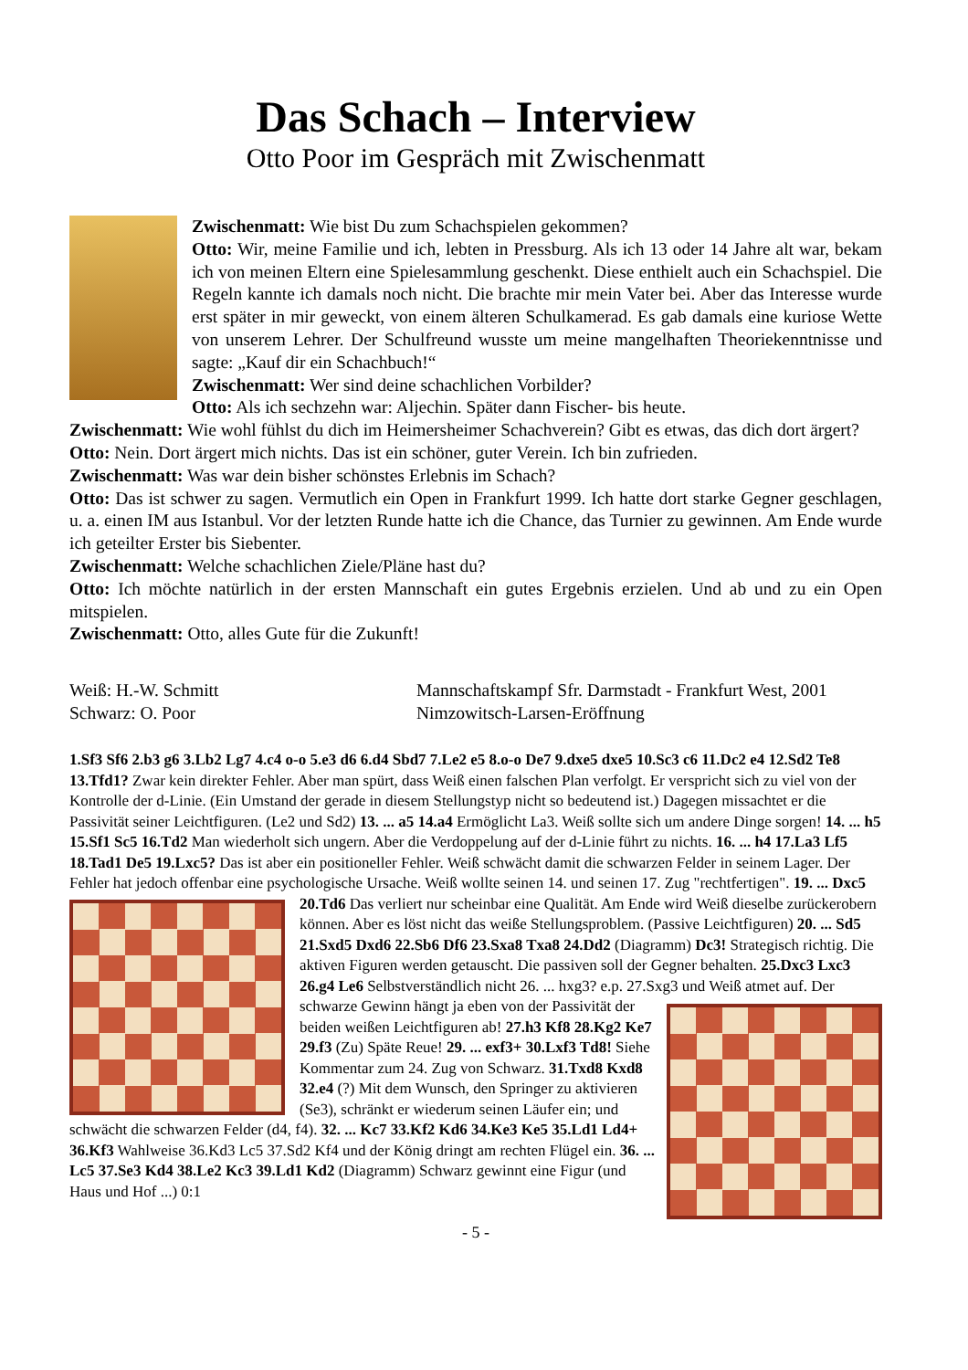Das Schach – Interview
Otto Poor im Gespräch mit Zwischenmatt
Zwischenmatt: Wie bist Du zum Schachspielen gekommen?
Otto: Wir, meine Familie und ich, lebten in Pressburg. Als ich 13 oder 14 Jahre alt war, bekam ich von meinen Eltern eine Spielesammlung geschenkt. Diese enthielt auch ein Schachspiel. Die Regeln kannte ich damals noch nicht. Die brachte mir mein Vater bei. Aber das Interesse wurde erst später in mir geweckt, von einem älteren Schulkamerad. Es gab damals eine kuriose Wette von unserem Lehrer. Der Schulfreund wusste um meine mangelhaften Theoriekenntnisse und sagte: „Kauf dir ein Schachbuch!“
Zwischenmatt: Wer sind deine schachlichen Vorbilder?
Otto: Als ich sechzehn war: Aljechin. Später dann Fischer- bis heute.
Zwischenmatt: Wie wohl fühlst du dich im Heimersheimer Schachverein? Gibt es etwas, das dich dort ärgert?
Otto: Nein. Dort ärgert mich nichts. Das ist ein schöner, guter Verein. Ich bin zufrieden.
Zwischenmatt: Was war dein bisher schönstes Erlebnis im Schach?
Otto: Das ist schwer zu sagen. Vermutlich ein Open in Frankfurt 1999. Ich hatte dort starke Gegner geschlagen, u. a. einen IM aus Istanbul. Vor der letzten Runde hatte ich die Chance, das Turnier zu gewinnen. Am Ende wurde ich geteilter Erster bis Siebenter.
Zwischenmatt: Welche schachlichen Ziele/Pläne hast du?
Otto: Ich möchte natürlich in der ersten Mannschaft ein gutes Ergebnis erzielen. Und ab und zu ein Open mitspielen.
Zwischenmatt: Otto, alles Gute für die Zukunft!
Weiß: H.-W. Schmitt
Schwarz: O. Poor
Mannschaftskampf Sfr. Darmstadt - Frankfurt West, 2001
Nimzowitsch-Larsen-Eröffnung
1.Sf3 Sf6 2.b3 g6 3.Lb2 Lg7 4.c4 o-o 5.e3 d6 6.d4 Sbd7 7.Le2 e5 8.o-o De7 9.dxe5 dxe5 10.Sc3 c6 11.Dc2 e4 12.Sd2 Te8 13.Tfd1? Zwar kein direkter Fehler. Aber man spürt, dass Weiß einen falschen Plan verfolgt. Er verspricht sich zu viel von der Kontrolle der d-Linie. (Ein Umstand der gerade in diesem Stellungstyp nicht so bedeutend ist.) Dagegen missachtet er die Passivität seiner Leichtfiguren. (Le2 und Sd2) 13. ... a5 14.a4 Ermöglicht La3. Weiß sollte sich um andere Dinge sorgen! 14. ... h5 15.Sf1 Sc5 16.Td2 Man wiederholt sich ungern. Aber die Verdoppelung auf der d-Linie führt zu nichts. 16. ... h4 17.La3 Lf5 18.Tad1 De5 19.Lxc5? Das ist aber ein positioneller Fehler. Weiß schwächt damit die schwarzen Felder in seinem Lager. Der Fehler hat jedoch offenbar eine psychologische Ursache. Weiß wollte seinen 14. und seinen 17. Zug "rechtfertigen".
19. ... Dxc5 20.Td6 Das verliert nur scheinbar eine Qualität. Am Ende wird Weiß dieselbe zurückerobern können. Aber es löst nicht das weiße Stellungsproblem. (Passive Leichtfiguren) 20. ... Sd5 21.Sxd5 Dxd6 22.Sb6 Df6 23.Sxa8 Txa8 24.Dd2 (Diagramm) Dc3! Strategisch richtig. Die aktiven Figuren werden getauscht. Die passiven soll der Gegner behalten. 25.Dxc3 Lxc3 26.g4 Le6 Selbstverständlich nicht 26. ... hxg3? e.p. 27.Sxg3 und Weiß atmet
auf. Der schwarze Gewinn hängt ja eben von der Passivität der beiden weißen Leichtfiguren ab! 27.h3 Kf8 28.Kg2 Ke7 29.f3 (Zu) Späte Reue! 29. ... exf3+ 30.Lxf3 Td8! Siehe Kommentar zum 24. Zug von Schwarz. 31.Txd8 Kxd8 32.e4 (?) Mit dem Wunsch, den Springer zu aktivieren (Se3), schränkt er wiederum seinen Läufer ein; und schwächt die schwarzen Felder (d4, f4). 32. ... Kc7 33.Kf2 Kd6 34.Ke3 Ke5 35.Ld1 Ld4+ 36.Kf3 Wahlweise 36.Kd3 Lc5 37.Sd2 Kf4 und der König dringt am rechten Flügel ein. 36. ... Lc5 37.Se3 Kd4 38.Le2 Kc3 39.Ld1 Kd2 (Diagramm) Schwarz gewinnt eine Figur (und Haus und Hof ...) 0:1
- 5 -